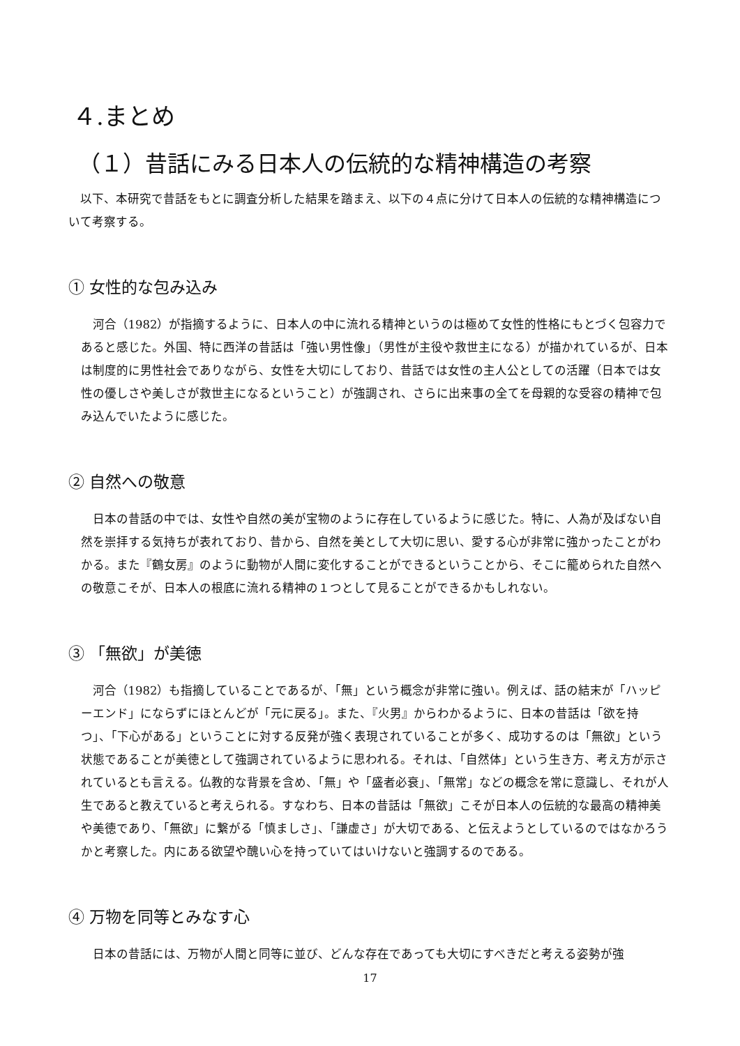４.まとめ
（１）昔話にみる日本人の伝統的な精神構造の考察
以下、本研究で昔話をもとに調査分析した結果を踏まえ、以下の４点に分けて日本人の伝統的な精神構造について考察する。
① 女性的な包み込み
河合（1982）が指摘するように、日本人の中に流れる精神というのは極めて女性的性格にもとづく包容力であると感じた。外国、特に西洋の昔話は「強い男性像」（男性が主役や救世主になる）が描かれているが、日本は制度的に男性社会でありながら、女性を大切にしており、昔話では女性の主人公としての活躍（日本では女性の優しさや美しさが救世主になるということ）が強調され、さらに出来事の全てを母親的な受容の精神で包み込んでいたように感じた。
② 自然への敬意
日本の昔話の中では、女性や自然の美が宝物のように存在しているように感じた。特に、人為が及ばない自然を崇拝する気持ちが表れており、昔から、自然を美として大切に思い、愛する心が非常に強かったことがわかる。また『鶴女房』のように動物が人間に変化することができるということから、そこに籠められた自然への敬意こそが、日本人の根底に流れる精神の１つとして見ることができるかもしれない。
③ 「無欲」が美徳
河合（1982）も指摘していることであるが、「無」という概念が非常に強い。例えば、話の結末が「ハッピーエンド」にならずにほとんどが「元に戻る」。また、『火男』からわかるように、日本の昔話は「欲を持つ」、「下心がある」ということに対する反発が強く表現されていることが多く、成功するのは「無欲」という状態であることが美徳として強調されているように思われる。それは、「自然体」という生き方、考え方が示されているとも言える。仏教的な背景を含め、「無」や「盛者必衰」、「無常」などの概念を常に意識し、それが人生であると教えていると考えられる。すなわち、日本の昔話は「無欲」こそが日本人の伝統的な最高の精神美や美徳であり、「無欲」に繋がる「慎ましさ」、「謙虚さ」が大切である、と伝えようとしているのではなかろうかと考察した。内にある欲望や醜い心を持っていてはいけないと強調するのである。
④ 万物を同等とみなす心
日本の昔話には、万物が人間と同等に並び、どんな存在であっても大切にすべきだと考える姿勢が強
17